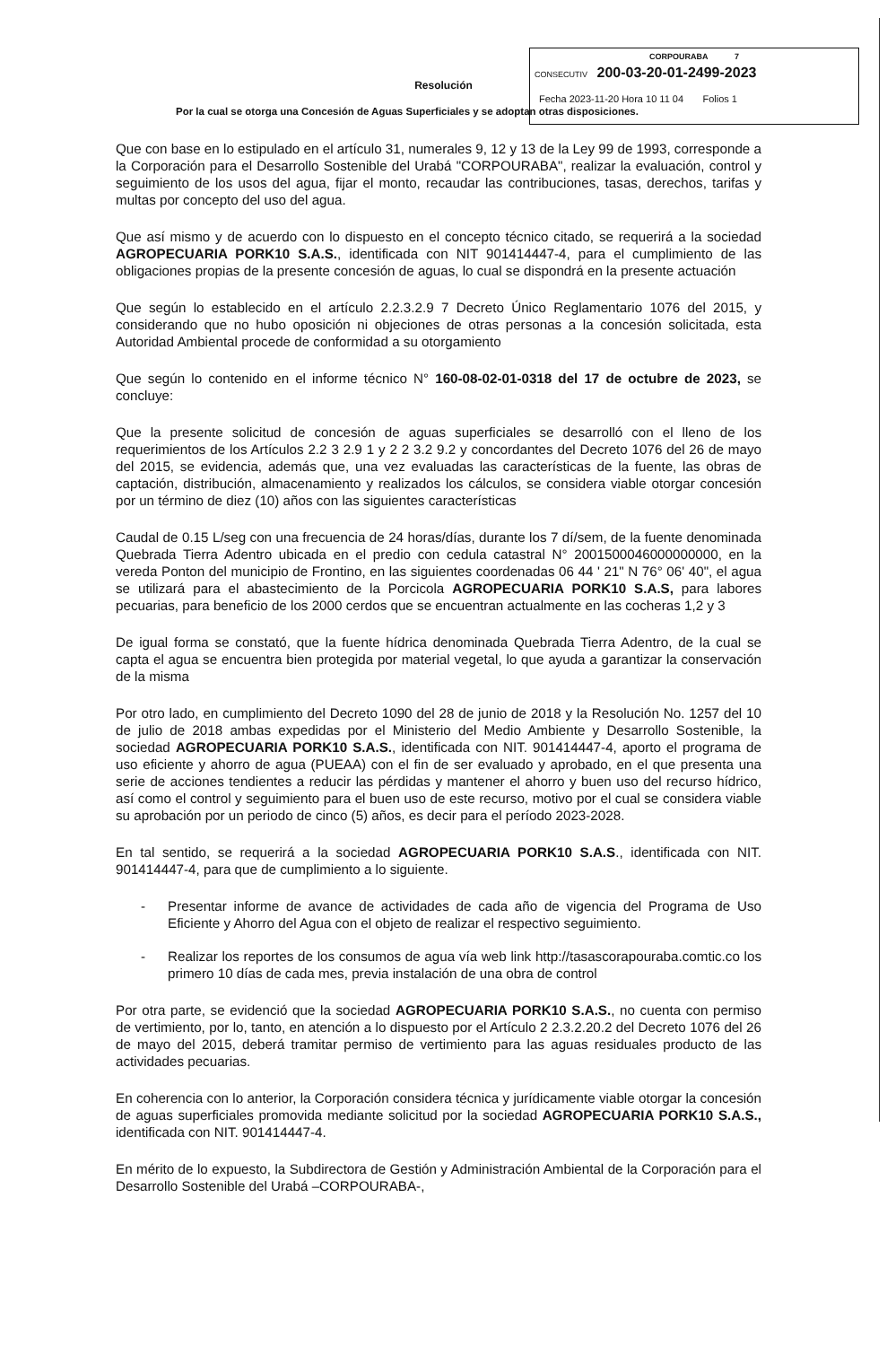CORPOURABA 7
CONSECUTIV 200-03-20-01-2499-2023
Fecha 2023-11-20 Hora 10 11 04 Folios 1
Resolución
Por la cual se otorga una Concesión de Aguas Superficiales y se adoptan otras disposiciones.
Que con base en lo estipulado en el artículo 31, numerales 9, 12 y 13 de la Ley 99 de 1993, corresponde a la Corporación para el Desarrollo Sostenible del Urabá "CORPOURABA", realizar la evaluación, control y seguimiento de los usos del agua, fijar el monto, recaudar las contribuciones, tasas, derechos, tarifas y multas por concepto del uso del agua.
Que así mismo y de acuerdo con lo dispuesto en el concepto técnico citado, se requerirá a la sociedad AGROPECUARIA PORK10 S.A.S., identificada con NIT 901414447-4, para el cumplimiento de las obligaciones propias de la presente concesión de aguas, lo cual se dispondrá en la presente actuación
Que según lo establecido en el artículo 2.2.3.2.9 7 Decreto Único Reglamentario 1076 del 2015, y considerando que no hubo oposición ni objeciones de otras personas a la concesión solicitada, esta Autoridad Ambiental procede de conformidad a su otorgamiento
Que según lo contenido en el informe técnico N° 160-08-02-01-0318 del 17 de octubre de 2023, se concluye:
Que la presente solicitud de concesión de aguas superficiales se desarrolló con el lleno de los requerimientos de los Artículos 2.2 3 2.9 1 y 2 2 3.2 9.2 y concordantes del Decreto 1076 del 26 de mayo del 2015, se evidencia, además que, una vez evaluadas las características de la fuente, las obras de captación, distribución, almacenamiento y realizados los cálculos, se considera viable otorgar concesión por un término de diez (10) años con las siguientes características
Caudal de 0.15 L/seg con una frecuencia de 24 horas/días, durante los 7 dí/sem, de la fuente denominada Quebrada Tierra Adentro ubicada en el predio con cedula catastral N° 2001500046000000000, en la vereda Ponton del municipio de Frontino, en las siguientes coordenadas 06 44 ' 21" N 76° 06' 40", el agua se utilizará para el abastecimiento de la Porcicola AGROPECUARIA PORK10 S.A.S, para labores pecuarias, para beneficio de los 2000 cerdos que se encuentran actualmente en las cocheras 1,2 y 3
De igual forma se constató, que la fuente hídrica denominada Quebrada Tierra Adentro, de la cual se capta el agua se encuentra bien protegida por material vegetal, lo que ayuda a garantizar la conservación de la misma
Por otro lado, en cumplimiento del Decreto 1090 del 28 de junio de 2018 y la Resolución No. 1257 del 10 de julio de 2018 ambas expedidas por el Ministerio del Medio Ambiente y Desarrollo Sostenible, la sociedad AGROPECUARIA PORK10 S.A.S., identificada con NIT. 901414447-4, aporto el programa de uso eficiente y ahorro de agua (PUEAA) con el fin de ser evaluado y aprobado, en el que presenta una serie de acciones tendientes a reducir las pérdidas y mantener el ahorro y buen uso del recurso hídrico, así como el control y seguimiento para el buen uso de este recurso, motivo por el cual se considera viable su aprobación por un periodo de cinco (5) años, es decir para el período 2023-2028.
En tal sentido, se requerirá a la sociedad AGROPECUARIA PORK10 S.A.S., identificada con NIT. 901414447-4, para que de cumplimiento a lo siguiente.
- Presentar informe de avance de actividades de cada año de vigencia del Programa de Uso Eficiente y Ahorro del Agua con el objeto de realizar el respectivo seguimiento.
- Realizar los reportes de los consumos de agua vía web link http://tasascorapouraba.comtic.co los primero 10 días de cada mes, previa instalación de una obra de control
Por otra parte, se evidenció que la sociedad AGROPECUARIA PORK10 S.A.S., no cuenta con permiso de vertimiento, por lo, tanto, en atención a lo dispuesto por el Artículo 2 2.3.2.20.2 del Decreto 1076 del 26 de mayo del 2015, deberá tramitar permiso de vertimiento para las aguas residuales producto de las actividades pecuarias.
En coherencia con lo anterior, la Corporación considera técnica y jurídicamente viable otorgar la concesión de aguas superficiales promovida mediante solicitud por la sociedad AGROPECUARIA PORK10 S.A.S., identificada con NIT. 901414447-4.
En mérito de lo expuesto, la Subdirectora de Gestión y Administración Ambiental de la Corporación para el Desarrollo Sostenible del Urabá –CORPOURABA-,